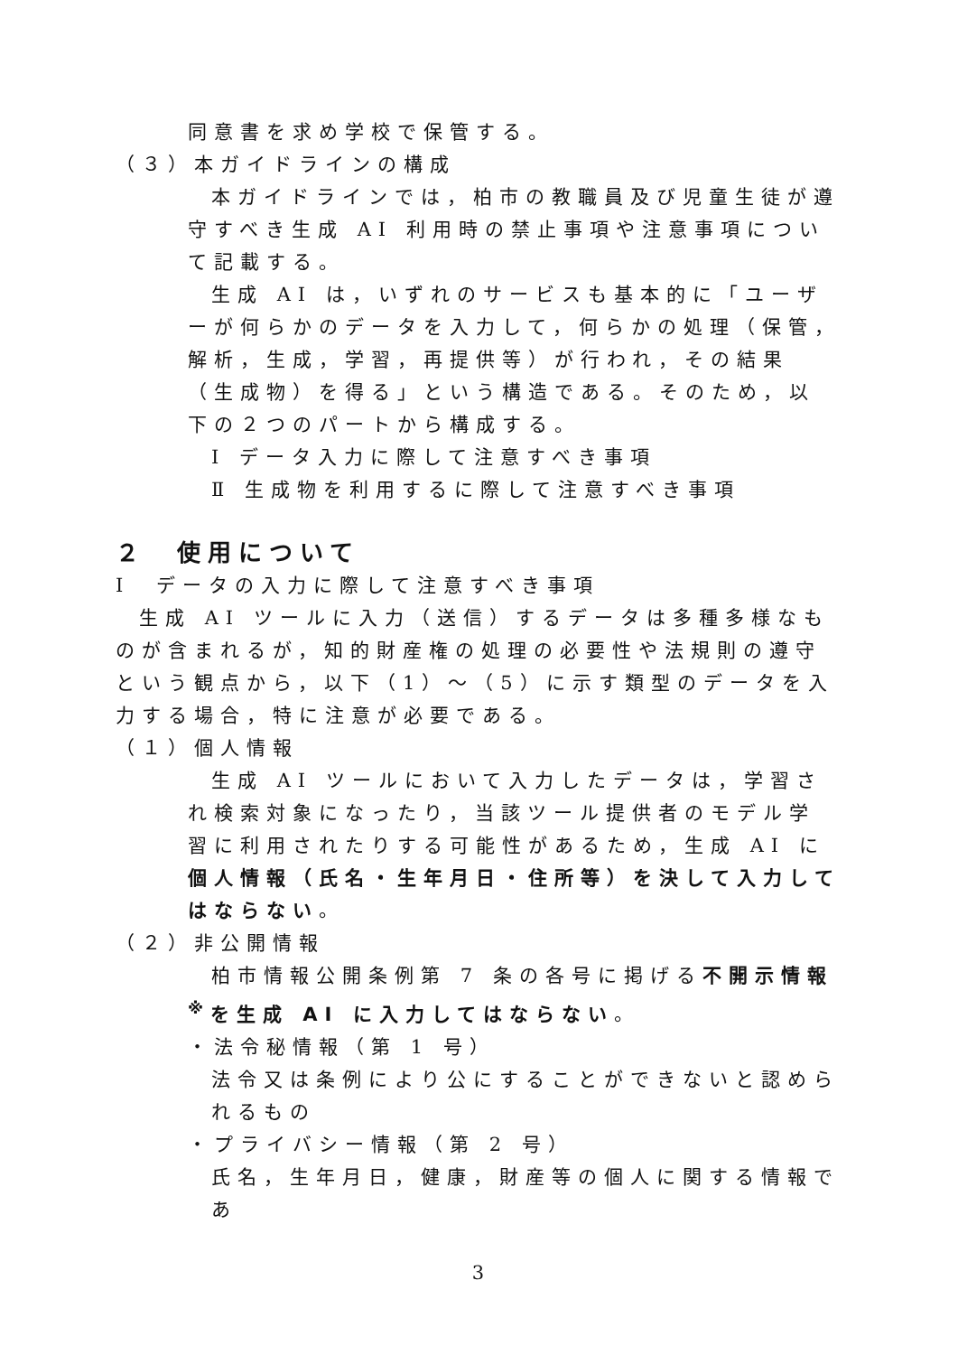同意書を求め学校で保管する。
（３）本ガイドラインの構成
本ガイドラインでは，柏市の教職員及び児童生徒が遵守すべき生成 AI 利用時の禁止事項や注意事項について記載する。
生成 AI は，いずれのサービスも基本的に「ユーザーが何らかのデータを入力して，何らかの処理（保管，解析，生成，学習，再提供等）が行われ，その結果（生成物）を得る」という構造である。そのため，以下の２つのパートから構成する。
Ⅰ データ入力に際して注意すべき事項
Ⅱ 生成物を利用するに際して注意すべき事項
２　使用について
Ⅰ　データの入力に際して注意すべき事項
生成 AI ツールに入力（送信）するデータは多種多様なものが含まれるが，知的財産権の処理の必要性や法規則の遵守という観点から，以下（1）～（5）に示す類型のデータを入力する場合，特に注意が必要である。
（１）個人情報
生成 AI ツールにおいて入力したデータは，学習され検索対象になったり，当該ツール提供者のモデル学習に利用されたりする可能性があるため，生成 AI に個人情報（氏名・生年月日・住所等）を決して入力してはならない。
（２）非公開情報
柏市情報公開条例第 7 条の各号に掲げる不開示情報<sup>※</sup>を生成 AI に入力してはならない。
・法令秘情報（第 1 号）
法令又は条例により公にすることができないと認められるもの
・プライバシー情報（第 2 号）
氏名，生年月日，健康，財産等の個人に関する情報であ
3